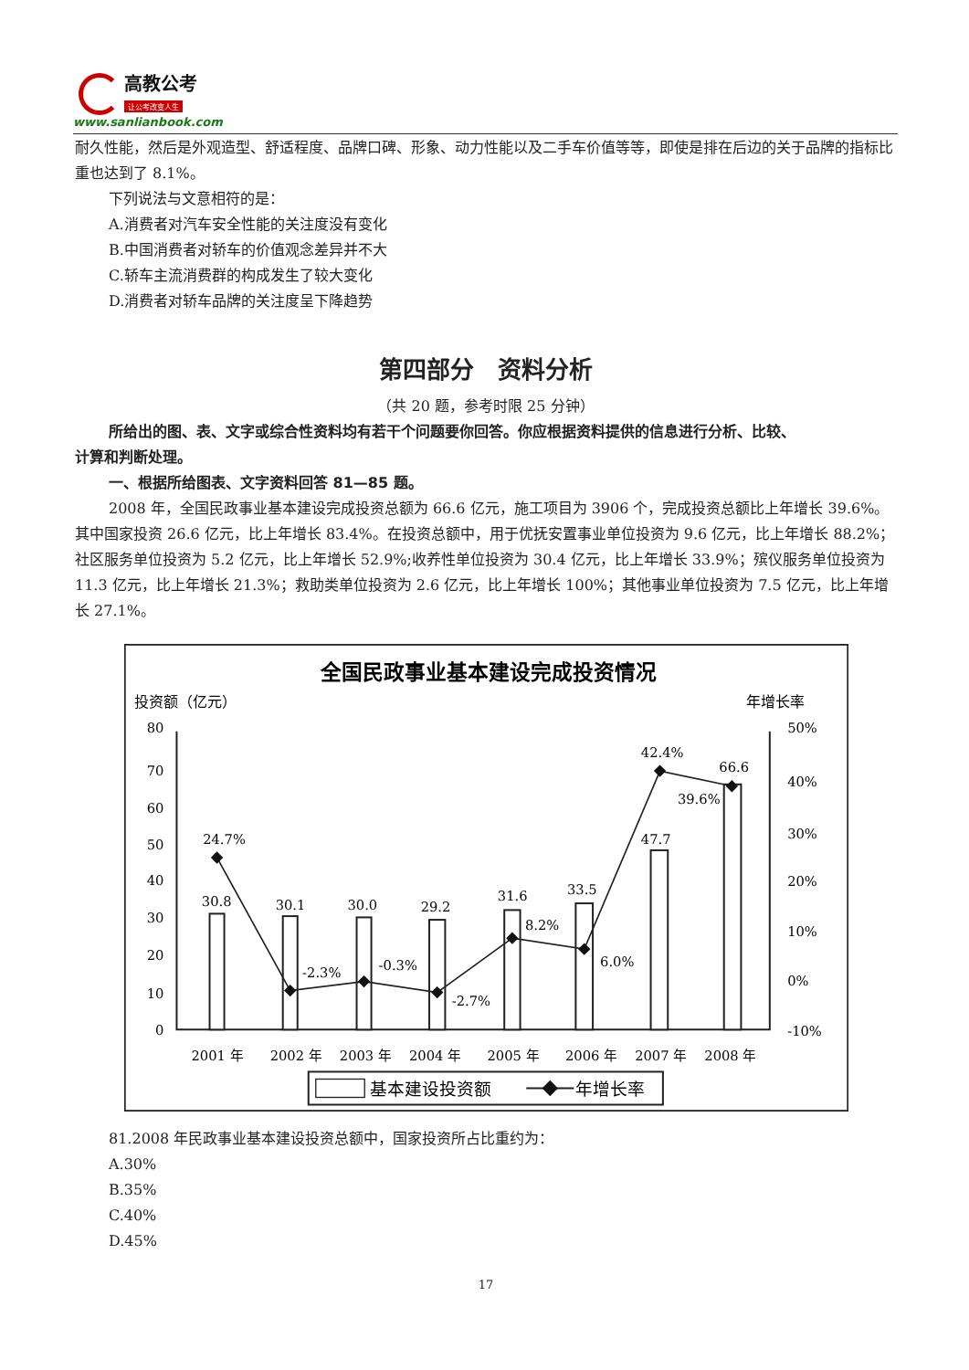高教公考
让公考改变人生
www.sanlianbook.com
耐久性能，然后是外观造型、舒适程度、品牌口碑、形象、动力性能以及二手车价值等等，即使是排在后边的关于品牌的指标比重也达到了 8.1%。
下列说法与文意相符的是：
A.消费者对汽车安全性能的关注度没有变化
B.中国消费者对轿车的价值观念差异并不大
C.轿车主流消费群的构成发生了较大变化
D.消费者对轿车品牌的关注度呈下降趋势
第四部分　资料分析
（共 20 题，参考时限 25 分钟）
所给出的图、表、文字或综合性资料均有若干个问题要你回答。你应根据资料提供的信息进行分析、比较、
计算和判断处理。
一、根据所给图表、文字资料回答 81—85 题。
2008 年，全国民政事业基本建设完成投资总额为 66.6 亿元，施工项目为 3906 个，完成投资总额比上年增长 39.6%。其中国家投资 26.6 亿元，比上年增长 83.4%。在投资总额中，用于优抚安置事业单位投资为 9.6 亿元，比上年增长 88.2%；社区服务单位投资为 5.2 亿元，比上年增长 52.9%;收养性单位投资为 30.4 亿元，比上年增长 33.9%；殡仪服务单位投资为 11.3 亿元，比上年增长 21.3%；救助类单位投资为 2.6 亿元，比上年增长 100%；其他事业单位投资为 7.5 亿元，比上年增长 27.1%。
全国民政事业基本建设完成投资情况
投资额（亿元）
年增长率
80
70
60
50
40
30
20
10
0
50%
40%
30%
20%
10%
0%
-10%
24.7%
30.8
30.1
30.0
29.2
31.6
33.5
47.7
66.6
42.4%
39.6%
-2.3%
-0.3%
-2.7%
8.2%
6.0%
2001 年
2002 年
2003 年
2004 年
2005 年
2006 年
2007 年
2008 年
基本建设投资额
年增长率
81.2008 年民政事业基本建设投资总额中，国家投资所占比重约为：
A.30%
B.35%
C.40%
D.45%
17